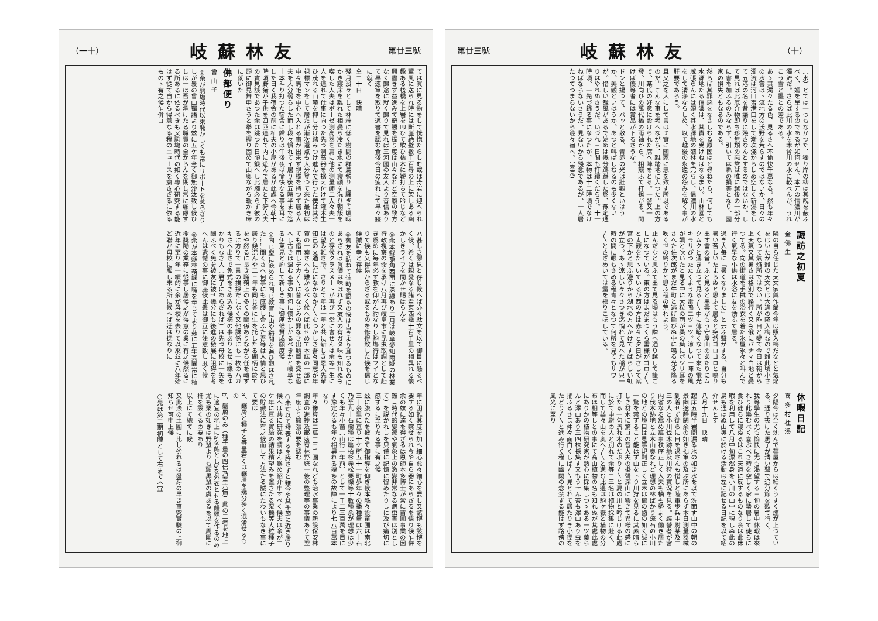（十） 岐蘇林友 第廿三號
（水）とては一つもなかつた、獨り岸の柳は其醜を蔽ふべく、媚を呈するのであるが如何せん、本元の信濃川が濁流だ。さらば此川の水を木曾川の水に較べんが、うれこう雪と墨との差である。
あゝ其濁々たる色、見るさへ不愉快千萬なる。然も年々の水害は下流地方の沃野を荒らすのではないか、日々の濁流は河口否港口をして漸次淺からしめ空しく新潟をして五港の名を昔語りに殘さなんとするのではないか。して見れば此厄介物即ち珍無類の惡党は唯に越後の一部分に害を加ふるのみならず、引いては縣の損害となり、國家の損失ともなるのである。
然らば其罪惡をなさしむる原因はと尋ねたら、何しても水源地たる信濃は、其責を受けねばなるまい。山林國と威張らんには須く其水源地の殖林を完らし、信濃川の水をして清浄ならしめ、以て越後の永遠の怨みを解く事が肝要であらう。
且又之を大にして言はゞ實に國家に忠を致す所以であるのだ。こんな事を考へながら、雜踏地に入つた。上の方で、某氏の好意に設けられた席へ陣をとる。一發又一發、川向ひの萬代橋の雨袖から、相競ふて打揚がる。聞けば優等者には賞品が下るさうな。
ドンと揚つて、パッと散る、青赤の光は壯觀といはうか、美觀といはうか、あつと叫ばしむるのも少くないが。惜しい哉風があるで始めは幾分躊躇した爲、豫定通りはやれぬさうだ、いづれ三日間も打續くだらう。十一時頃、一先づ歸る事になつたが、本物は十二時頃でなけねばならないさうだ、見ないから殘念であるが、一人居たつてつまらないから澁々宿へ。（未完）
諏訪之初夏
金佛生
隣の自ら任じた天文家輿作爺今年は照入梅だなどと氣焔をはいたが爺の天文とは大違の降入梅なので爺此頃小さくなつて氣焔所ではない。所が昨日と變て今日は朝から上天氣又其暑さは格別で路行く又も俄にパナマ白地と變つてる。向の街道を手拭の浴衣を着た氷屋氷々と叫んで行く氣早な小供は水浴に友を誘ふて居る。
過ぎ人毎に「暑くなりました」と云ふ聲がする。自分も暑い苦しいたまらぬと思ふて居ると突然ゴロゴロと鳴り出す雷の音。ふと見ると黒雲がもう守屋山のあたりにムクムクと湧き立つて見る〳〵中に薄暗くなつて來た電光キラリぴつたたくような雷鳴二ツ三ツ。涼しい一陣の風が颯と吹いたと見る中に大粒の雨が桑の葉にポツリ耳をさへた佐次郎がまだ牛町と逃げ延びぬ中に鳴る光る降る吹く世の終りかと思ふ程の荒れよう。
止んだなと思ふて出て見る頃はもう隣へ通り越して籠ごしになつている。東の方はまだまつくら雷様がゴロ〳〵と太鼓をたゝいているが西の方は赤々と夕日がさして紫宮の下かと思ふ邊りから湖水の方へかけてすばらしい虹が立つ。あゝ涼しい々々さつき迄悄れて見へた稲が只一時の間に眼もさめる程青々となつて何所を見てもサワ〳〵とさざめいては露を揺りこぼしている。
休暇日記
喜多村杜溪
夕陽今は全く沈んで藁屋からは細くうすく煙が上つている。通り抜けた馬子が清い聲で追分節を歌て行く。
我等學生の尤も愉快に尤も渇望する三旬の暑中休暇は來れり此樂むべく喜ぶべき時を空しく家に蟄居して徒らに食ひ徒らに寢ぬるはこれ天道に反するものなり余は此休暇を利用して八月中旬漂然身を小川の山中に現しぬ此の鳥も通はぬ山奥に於ける活動は左に記せる日記を以て紹介せんとす
八月十九日　快晴
起床五時半岩間漏る氷の如き水を以て洗面す山中の朝の景幽邃靜閑余の如き拙筆の及ぶ所にあらず本日測量器械到着せず徒らに日を過さんも惜しと陸軍歩兵中尉某及二三の人と小川伐木跡地及川狩の實況を見る。經營者が宮内省なる爲め萬事秩序正しく人夫も柚も勢よく働き居たり伐木跡地と立木山奥なれど理想の林ばかり流石の小川の地との境目は見事規則正しく立木は櫛の歯の如く誠に一驚を禁ずること能はず山を下り川狩を見るに其素晴らしき材木に驚ロの昔人夫の掛聲深山に響きて異様の感に打たる一句流れ木のだぶり〳〵と夏の川と吟じける此處に於て中尉の人と別れて余等二三名は植物採集に赴く、而して益々山を奥へ〳〵と進む此邊は駒ヶ嶽と植物の分布は相等しとの事にて高山植物の名も知れぬが其處此處にありかの植物研究家が熱心に採集しつゝある一ツ葉らんと澤山あり三四株採集す又もうせん苔も澤山あり虫を捕ふるさま仲々面白くしば〳〵見とれて居たりき小徑をたどり〳〵と進み行く程に幽閑の念禁ずる能はず路傍の風光に至り
第廿三號 岐蘇林友 （一十）
ては眞に見る物をして恍惚たらしむ或は奇岩に迎へられ薫風に送られ時には斷崖絶壁數千百尋の上に架しある幽趣ある棧橋を上岩を叩ひて歌ひ枯木に鞭打ちて吟じなど興盡きず益進みて奇勝を探り度は山々なれど空腹の致方なく歸途に就く歸りて見れば三河國の友人より音信ありて早速筆を取りて返書を認む食後今日の疲れにて早々寢に就く
仝二十日　快晴
殘月淡々として林端に低く樹間の群鳥頻りに騷ぎて頃暇かき寢床を離れた相變ら冷たき水にて寢顔を洗ひ朝飯を喫した人夫はボーゼ測高器を肩に他の測量師二人々夫一人を連れて仕事に向つた先づ測高器を据え付けて灌木生ひ茂れる山麓を押し分け踏みつけ進んで行つた僕は其時視標マンをして居たが漸次還点も大分登つて來た最初は中々馬毛を中心へ入れる事が出來ず視標を持つて居る人夫を大分弱らした而し段々慣れてイ居り後五時半まで迄十本斗り打つた宿舎に歸りは午後夜は愉快なる事を耳にした日く我宿舎の前に杣夫の小屋があるが此處へ今朝十時頃野猪が子供を四匹連れて内に遊んで居たと下狩人夫の實見談であつた余は跳つた日頃鍛へし此腕必らず彼の頭に御見舞申さうと拳を握り固めて山奥ながら暖かき床に就いた
佛都便り
曾山子
◎余が駒塲時代以來恥かしくも常にリボートを怠らざりしが曩の曾山獨語より玆に五ケ年全く御無沙汰致し候ひしは一は吾が承けたる職責の全からんを期し常に顧慮する所あるに依るべきも又駒塲時代の如く專心研究する能はず從て自から得意なる程のニュースを齎さざるに依るものゝ有之候乍併コ
ハ甚しき謬見と存じ候へば亦々駄文を以て御目に懸るべく候、希くは親愛なる諸君東西幾十百千里の相異れる懷かしきライフを聞かせ賜はらんを
◎余本縣兎角西南に深縁あり二月は岐阜愛知兩縣の林業行政視察の命を承け八月再び岐阜市に昆虫取調として赴き爲めに毎年必ず教を仰がん約なりし駒塲行はフイとなりて候も又得易からざる或るものを修得致した候を信じ候誠に幸と存候
◎舊友を訪ねて往時を語るの快は古きより耳つるものにあらざれば眞價は味はれず又友人の有ガタ味も知れぬものと存候クラスメートが再び一堂に會せんは余等一生には望み難さ所、さりとて年は一年と共に新しき恩人先輩知己の文通にだになかなか〳〵むつかしき吾々同志が年賀の一葉さへも難かるべく候へば此せめて本誌の一部にても借用しデカ〳〵に昔なじみの罪なき出鱈目を交せ返へし古きは温むる事の如何に懷かしかるべきかと岐阜なる伊東兄と約して新しき事に御座候賛成願度候
◎同じ型に篏められ同じ教官に山や谿間を追ひ廻はされた……聞くさへ何事にも庇護し合ふた吾等は人情と思ひ居り候況んや二三年も同じ釜に生を托したる間柄に於てをや然るに長き職務上の多くの關係ありながら任を轉ずるに方りて一言の挨拶だになく又他課係にも一枚のハガキさへ出さで免式をきめ込み候樣の事ありとせば緣もゆかりもなき人（君子にあらざれば）は先づ母校に一矢を酬ふべく免を被友に被せ幾分にも後進の發展に阻碍を考へんは遺憾の事に御座候此邊は御互に注意致し度く候
◎余が本縣林務課に職を奉じてより茲に五年其間常に植樹奬勵の業務に從事し居候之が得意の業に有之候然るに近年に至り年一續的に余が母校を去りて以來玆に八年殆ど聯か母校に服し來る所に候へば迂は迂なりに
年に困難其度を加へ細心愈々細心を要し又該博も該博を要する如く察せられ今や自ら器にあらざるを悟り候乍併余の玆に達を得ざるは恩師本多博士が常に苗圃事業の困難（時代的變遷や氣象上の激變非常なる病虫害は別として）を説かれしを只僅に記憶に留めたりしに及び痛切に感ずるに至りたる事に有之候
玆に腹わたを披きて御指導を仰ぎ候本縣々設苗圃は南北三十余里に亘り十ケ所五十一町歩年々の播種量は六十石乃至九十石樹種は扁柏杉赤松栗櫟等十數種余が理想は少くも年々小苗（山行一年前）として一千二三百萬を目にす豫定なるも年々相異れる幾多の故障により七八百萬本なり
年々豫算は二萬二三千圓なれども治水事業の新設保安林調査の進捗及部落有林野統一後の整理等の事情ありて翌年度より擴張の要を認む
○未だ以て發表するを許さずと雖今や其季節に近き居り候へば共に研究を請はん爲め紹介申すべく候夫は余が二ケ年に亘る實驗の結果稍望みを置きたる栗櫟等大粒種子の貯藏法に有之候而して方法たる誠にたわいもなき事にて要は
a、鋸屑と種子と等量若くは鋸屑を幾分多く混淆せるもの
b、鋸屑のみ（種子量の四倍乃至六倍）此の二者を地上に適宜の地上にaを餡としbを外衣とせる饅頭を作るのみ尤も栗の如きは野鼠よりも頭黒鼠の虞あるを以て周圍に柵を設くるの要あり
以上にて總てに候
又此法の土圍に比し劣れるは發芽の早き事究實驗の上御知らせ可申上候
○先は第二期初陣として右まで不宜